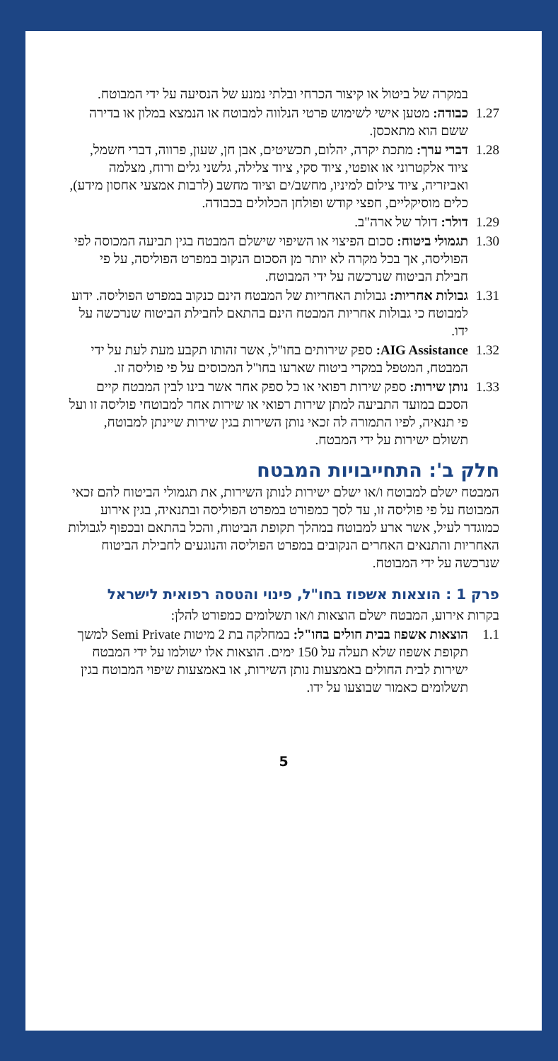במקרה של ביטול או קיצור הכרחי ובלתי נמנע של הנסיעה על ידי המבוטח.
1.27 כבודה: מטען אישי לשימוש פרטי הנלווה למבוטח או הנמצא במלון או בדירה ששם הוא מתאכסן.
1.28 דברי ערך: מתכת יקרה, יהלום, תכשיטים, אבן חן, שעון, פרווה, דברי חשמל, ציוד אלקטרוני או אופטי, ציוד סקי, ציוד צלילה, גלשני גלים ורוח, מצלמה ואביזריה, ציוד צילום למיניו, מחשב/ים וציוד מחשב (לרבות אמצעי אחסון מידע), כלים מוסיקליים, חפצי קודש ופולחן הכלולים בכבודה.
1.29 דולר: דולר של ארה"ב.
1.30 תגמולי ביטוח: סכום הפיצוי או השיפוי שישלם המבטח בגין תביעה המכוסה לפי הפוליסה, אך בכל מקרה לא יותר מן הסכום הנקוב במפרט הפוליסה, על פי חבילת הביטוח שנרכשה על ידי המבוטח.
1.31 גבולות אחריות: גבולות האחריות של המבטח הינם כנקוב במפרט הפוליסה. ידוע למבוטח כי גבולות אחריות המבטח הינם בהתאם לחבילת הביטוח שנרכשה על ידו.
1.32 AIG Assistance: ספק שירותים בחו"ל, אשר זהותו תקבע מעת לעת על ידי המבטח, המטפל במקרי ביטוח שארעו בחו"ל המכוסים על פי פוליסה זו.
1.33 נותן שירות: ספק שירות רפואי או כל ספק אחר אשר בינו לבין המבטח קיים הסכם במועד התביעה למתן שירות רפואי או שירות אחר למבוטחי פוליסה זו ועל פי תנאיה, לפיו התמורה לה זכאי נותן השירות בגין שירות שיינתן למבוטח, תשולם ישירות על ידי המבטח.
חלק ב': התחייבויות המבטח
המבטח ישלם למבוטח ו/או ישלם ישירות לנותן השירות, את תגמולי הביטוח להם זכאי המבוטח על פי פוליסה זו, עד לסך כמפורט במפרט הפוליסה ובתנאיה, בגין אירוע כמוגדר לעיל, אשר ארע למבוטח במהלך תקופת הביטוח, והכל בהתאם ובכפוף לגבולות האחריות והתנאים האחרים הנקובים במפרט הפוליסה והנוגעים לחבילת הביטוח שנרכשה על ידי המבוטח.
פרק 1 : הוצאות אשפוז בחו"ל, פינוי והטסה רפואית לישראל
בקרות אירוע, המבטח ישלם הוצאות ו/או תשלומים כמפורט להלן:
1.1 הוצאות אשפוז בבית חולים בחו"ל: במחלקה בת 2 מיטות Semi Private למשך תקופת אשפוז שלא תעלה על 150 ימים. הוצאות אלו ישולמו על ידי המבטח ישירות לבית החולים באמצעות נותן השירות, או באמצעות שיפוי המבוטח בגין תשלומים כאמור שבוצעו על ידו.
5